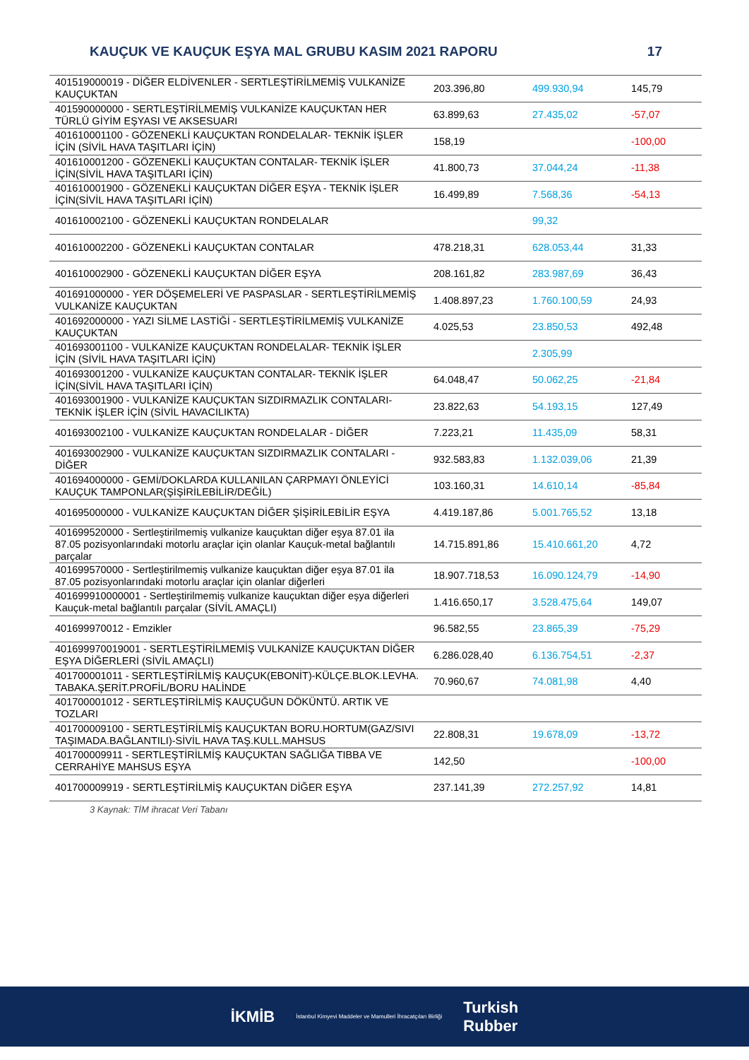KAUÇUK VE KAUÇUK EŞYA MAL GRUBU KASIM 2021 RAPORU 17
| 401519000019 - DİĞER ELDİVENLER - SERTLEŞTİRİLMEMİŞ VULKANİZE KAUÇUKTAN | 203.396,80 | 499.930,94 | 145,79 |
| 401590000000 - SERTLEŞTİRİLMEMİŞ VULKANİZE KAUÇUKTAN HER TÜRLÜ GİYİM EŞYASI VE AKSESUARI | 63.899,63 | 27.435,02 | -57,07 |
| 401610001100 - GÖZENEKLİ KAUÇUKTAN RONDELALAR- TEKNİK İŞLER İÇİN (SİVİL HAVA TAŞITLARI İÇİN) | 158,19 | | -100,00 |
| 401610001200 - GÖZENEKLİ KAUÇUKTAN CONTALAR- TEKNİK İŞLER İÇİN(SİVİL HAVA TAŞITLARI İÇİN) | 41.800,73 | 37.044,24 | -11,38 |
| 401610001900 - GÖZENEKLİ KAUÇUKTAN DİĞER EŞYA - TEKNİK İŞLER İÇİN(SİVİL HAVA TAŞITLARI İÇİN) | 16.499,89 | 7.568,36 | -54,13 |
| 401610002100 - GÖZENEKLİ KAUÇUKTAN RONDELALAR | | 99,32 | |
| 401610002200 - GÖZENEKLİ KAUÇUKTAN CONTALAR | 478.218,31 | 628.053,44 | 31,33 |
| 401610002900 - GÖZENEKLİ KAUÇUKTAN DİĞER EŞYA | 208.161,82 | 283.987,69 | 36,43 |
| 401691000000 - YER DÖŞEMELERİ VE PASPASLAR - SERTLEŞTİRİLMEMİŞ VULKANİZE KAUÇUKTAN | 1.408.897,23 | 1.760.100,59 | 24,93 |
| 401692000000 - YAZI SİLME LASTİĞİ - SERTLEŞTİRİLMEMİŞ VULKANİZE KAUÇUKTAN | 4.025,53 | 23.850,53 | 492,48 |
| 401693001100 - VULKANİZE KAUÇUKTAN RONDELALAR- TEKNİK İŞLER İÇİN (SİVİL HAVA TAŞITLARI İÇİN) | | 2.305,99 | |
| 401693001200 - VULKANİZE KAUÇUKTAN CONTALAR- TEKNİK İŞLER İÇİN(SİVİL HAVA TAŞITLARI İÇİN) | 64.048,47 | 50.062,25 | -21,84 |
| 401693001900 - VULKANİZE KAUÇUKTAN SIZDIRMAZLIK CONTALARI-TEKNİK İŞLER İÇİN (SİVİL HAVACILIKTA) | 23.822,63 | 54.193,15 | 127,49 |
| 401693002100 - VULKANİZE KAUÇUKTAN RONDELALAR - DİĞER | 7.223,21 | 11.435,09 | 58,31 |
| 401693002900 - VULKANİZE KAUÇUKTAN SIZDIRMAZLIK CONTALARI - DİĞER | 932.583,83 | 1.132.039,06 | 21,39 |
| 401694000000 - GEMİ/DOKLARDA KULLANILAN ÇARPMAYI ÖNLEYİCİ KAUÇUK TAMPONLAR(ŞİŞİRİLEBİLİR/DEĞİL) | 103.160,31 | 14.610,14 | -85,84 |
| 401695000000 - VULKANİZE KAUÇUKTAN DİĞER ŞİŞİRİLEBİLİR EŞYA | 4.419.187,86 | 5.001.765,52 | 13,18 |
| 401699520000 - Sertleştirilmemiş vulkanize kauçuktan diğer eşya 87.01 ila 87.05 pozisyonlarındaki motorlu araçlar için olanlar Kauçuk-metal bağlantılı parçalar | 14.715.891,86 | 15.410.661,20 | 4,72 |
| 401699570000 - Sertleştirilmemiş vulkanize kauçuktan diğer eşya 87.01 ila 87.05 pozisyonlarındaki motorlu araçlar için olanlar diğerleri | 18.907.718,53 | 16.090.124,79 | -14,90 |
| 401699910000001 - Sertleştirilmemiş vulkanize kauçuktan diğer eşya diğerleri Kauçuk-metal bağlantılı parçalar (SİVİL AMAÇLI) | 1.416.650,17 | 3.528.475,64 | 149,07 |
| 401699970012 - Emzikler | 96.582,55 | 23.865,39 | -75,29 |
| 401699970019001 - SERTLEŞTİRİLMEMİŞ VULKANİZE KAUÇUKTAN DİĞER EŞYA DİĞERLERİ (SİVİL AMAÇLI) | 6.286.028,40 | 6.136.754,51 | -2,37 |
| 401700001011 - SERTLEŞTİRİLMİŞ KAUÇUK(EBONİT)-KÜLÇE.BLOK.LEVHA. TABAKA.ŞERİT.PROFİL/BORU HALİNDE | 70.960,67 | 74.081,98 | 4,40 |
| 401700001012 - SERTLEŞTİRİLMİŞ KAUÇUĞUN DÖKÜNTÜ. ARTIK VE TOZLARI | | | |
| 401700009100 - SERTLEŞTİRİLMİŞ KAUÇUKTAN BORU.HORTUM(GAZ/SIVI TAŞIMADA.BAĞLANTILI)-SİVİL HAVA TAŞ.KULL.MAHSUS | 22.808,31 | 19.678,09 | -13,72 |
| 401700009911 - SERTLEŞTİRİLMİŞ KAUÇUKTAN SAĞLIĞA TIBBA VE CERRAHİYE MAHSUS EŞYA | 142,50 | | -100,00 |
| 401700009919 - SERTLEŞTİRİLMİŞ KAUÇUKTAN DİĞER EŞYA | 237.141,39 | 272.257,92 | 14,81 |
3 Kaynak: TİM ihracat Veri Tabanı
İKMİB İstanbul Kimyevi Maddeler ve Mamulleri İhracatçıları Birliği Turkish
Rubber